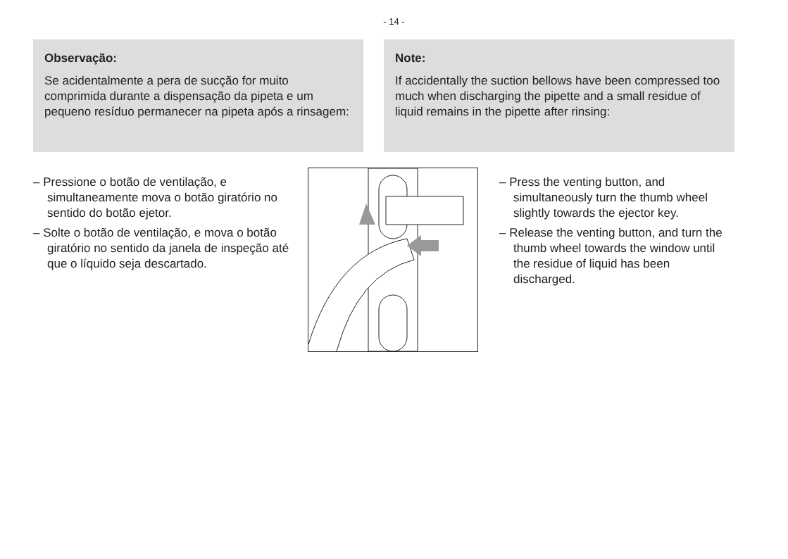- 14 -
Observação:
Se acidentalmente a pera de sucção for muito comprimida durante a dispensação da pipeta e um pequeno resíduo permanecer na pipeta após a rinsagem:
Note:
If accidentally the suction bellows have been compressed too much when discharging the pipette and a small residue of liquid remains in the pipette after rinsing:
– Pressione o botão de ventilação, e simultaneamente mova o botão giratório no sentido do botão ejetor.
– Solte o botão de ventilação, e mova o botão giratório no sentido da janela de inspeção até que o líquido seja descartado.
– Press the venting button, and simultaneously turn the thumb wheel slightly towards the ejector key.
– Release the venting button, and turn the thumb wheel towards the window until the residue of liquid has been discharged.